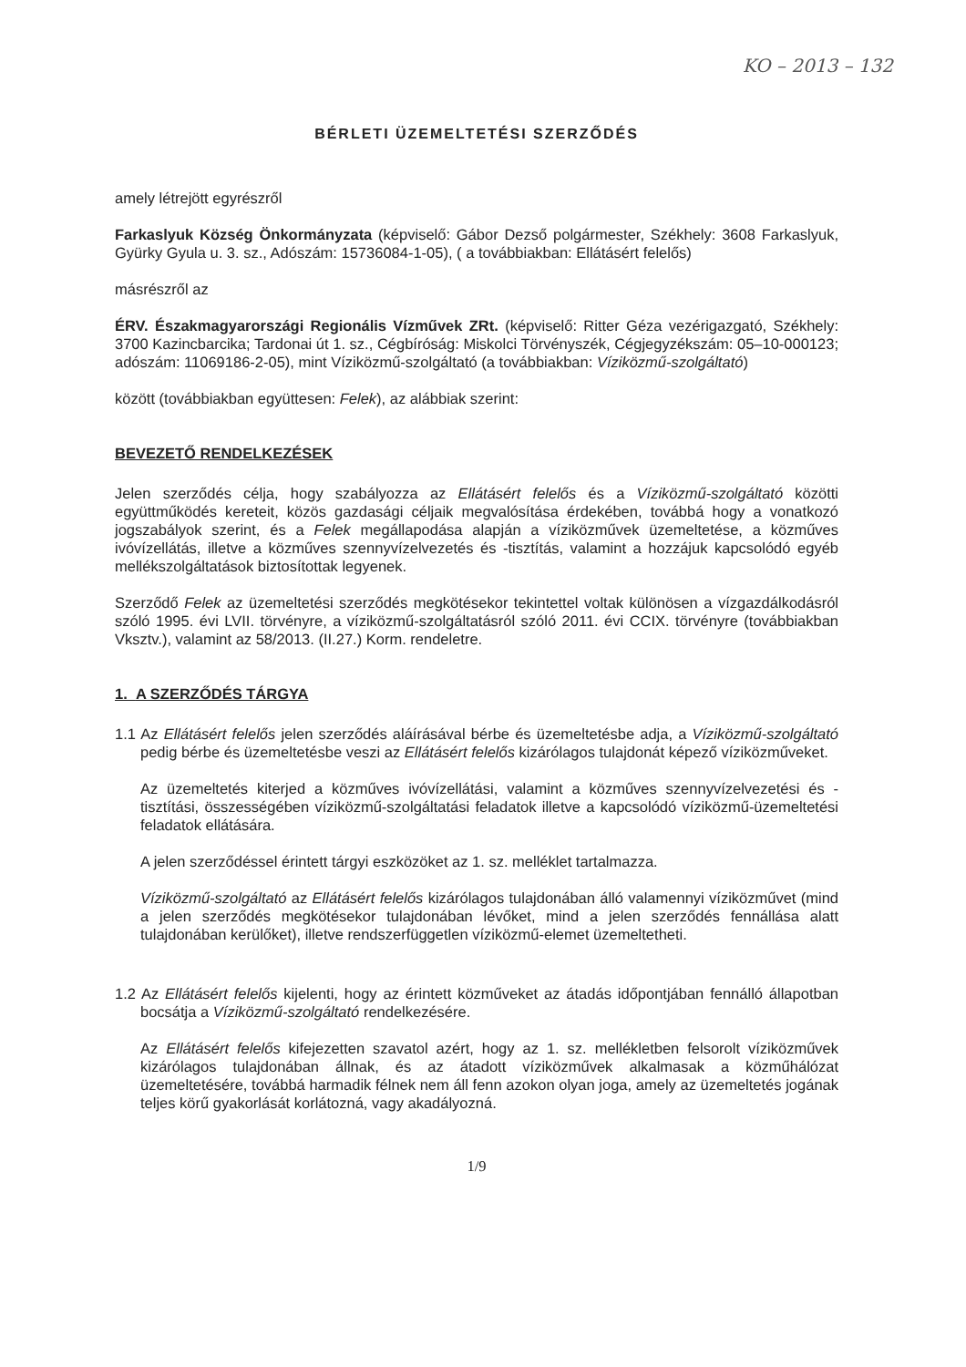KO – 2013 – 132
BÉRLETI ÜZEMELTETÉSI SZERZŐDÉS
amely létrejött egyrészről
Farkaslyuk Község Önkormányzata (képviselő: Gábor Dezső polgármester, Székhely: 3608 Farkaslyuk, Gyürky Gyula u. 3. sz., Adószám: 15736084-1-05), ( a továbbiakban: Ellátásért felelős)
másrészről az
ÉRV. Északmagyarországi Regionális Vízművek ZRt. (képviselő: Ritter Géza vezérigazgató, Székhely: 3700 Kazincbarcika; Tardonai út 1. sz., Cégbíróság: Miskolci Törvényszék, Cégjegyzékszám: 05–10-000123; adószám: 11069186-2-05), mint Víziközmű-szolgáltató (a továbbiakban: Víziközmű-szolgáltató)
között (továbbiakban együttesen: Felek), az alábbiak szerint:
BEVEZETŐ RENDELKEZÉSEK
Jelen szerződés célja, hogy szabályozza az Ellátásért felelős és a Víziközmű-szolgáltató közötti együttműködés kereteit, közös gazdasági céljaik megvalósítása érdekében, továbbá hogy a vonatkozó jogszabályok szerint, és a Felek megállapodása alapján a víziközművek üzemeltetése, a közműves ivóvízellátás, illetve a közműves szennyvízelvezetés és -tisztítás, valamint a hozzájuk kapcsolódó egyéb mellékszolgáltatások biztosítottak legyenek.
Szerződő Felek az üzemeltetési szerződés megkötésekor tekintettel voltak különösen a vízgazdálkodásról szóló 1995. évi LVII. törvényre, a víziközmű-szolgáltatásról szóló 2011. évi CCIX. törvényre (továbbiakban Vksztv.), valamint az 58/2013. (II.27.) Korm. rendeletre.
1. A SZERZŐDÉS TÁRGYA
1.1 Az Ellátásért felelős jelen szerződés aláírásával bérbe és üzemeltetésbe adja, a Víziközmű-szolgáltató pedig bérbe és üzemeltetésbe veszi az Ellátásért felelős kizárólagos tulajdonát képező víziközműveket.
Az üzemeltetés kiterjed a közműves ivóvízellátási, valamint a közműves szennyvízelvezetési és -tisztítási, összességében víziközmű-szolgáltatási feladatok illetve a kapcsolódó víziközmű-üzemeltetési feladatok ellátására.
A jelen szerződéssel érintett tárgyi eszközöket az 1. sz. melléklet tartalmazza.
Víziközmű-szolgáltató az Ellátásért felelős kizárólagos tulajdonában álló valamennyi víziközművet (mind a jelen szerződés megkötésekor tulajdonában lévőket, mind a jelen szerződés fennállása alatt tulajdonában kerülőket), illetve rendszerfüggetlen víziközmű-elemet üzemeltetheti.
1.2 Az Ellátásért felelős kijelenti, hogy az érintett közműveket az átadás időpontjában fennálló állapotban bocsátja a Víziközmű-szolgáltató rendelkezésére.
Az Ellátásért felelős kifejezetten szavatol azért, hogy az 1. sz. mellékletben felsorolt víziközművek kizárólagos tulajdonában állnak, és az átadott víziközművek alkalmasak a közműhálózat üzemeltetésére, továbbá harmadik félnek nem áll fenn azokon olyan joga, amely az üzemeltetés jogának teljes körű gyakorlását korlátozná, vagy akadályozná.
1/9